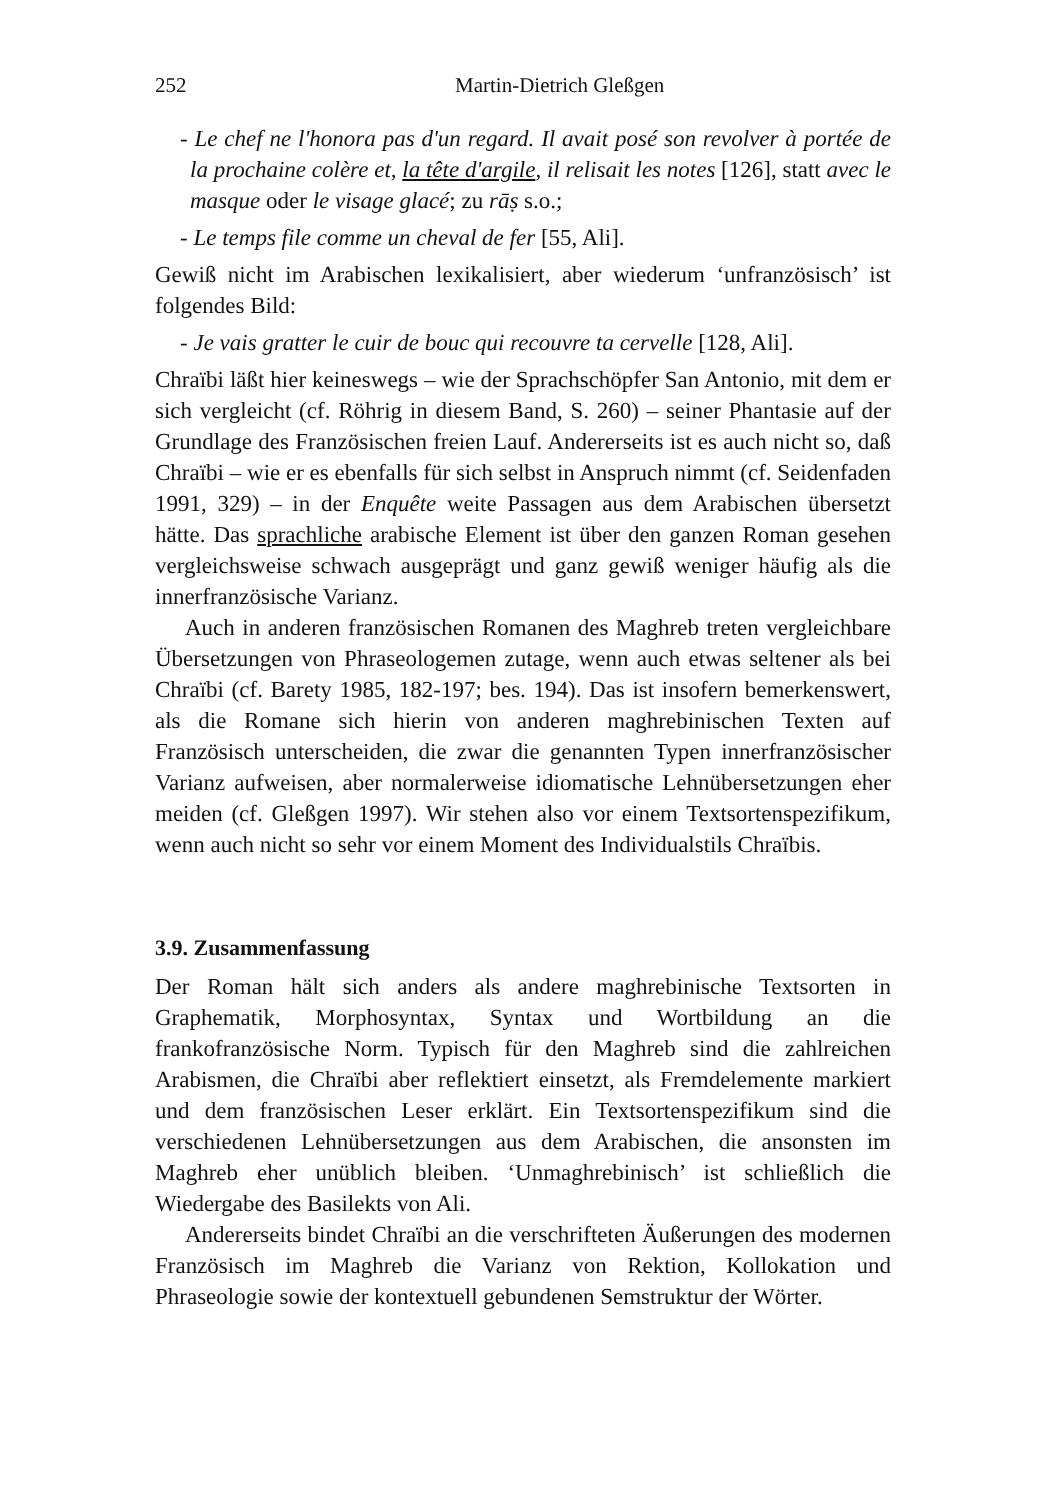252 Martin-Dietrich Gleßgen
- Le chef ne l'honora pas d'un regard. Il avait posé son revolver à portée de la prochaine colère et, la tête d'argile, il relisait les notes [126], statt avec le masque oder le visage glacé; zu rāṣ s.o.;
- Le temps file comme un cheval de fer [55, Ali].
Gewiß nicht im Arabischen lexikalisiert, aber wiederum ‘unfranzösisch’ ist folgendes Bild:
- Je vais gratter le cuir de bouc qui recouvre ta cervelle [128, Ali].
Chraïbi läßt hier keineswegs – wie der Sprachschöpfer San Antonio, mit dem er sich vergleicht (cf. Röhrig in diesem Band, S. 260) – seiner Phantasie auf der Grundlage des Französischen freien Lauf. Andererseits ist es auch nicht so, daß Chraïbi – wie er es ebenfalls für sich selbst in Anspruch nimmt (cf. Seidenfaden 1991, 329) – in der Enquête weite Passagen aus dem Arabischen übersetzt hätte. Das sprachliche arabische Element ist über den ganzen Roman gesehen vergleichsweise schwach ausgeprägt und ganz gewiß weniger häufig als die innerfranzösische Varianz.
Auch in anderen französischen Romanen des Maghreb treten vergleichbare Übersetzungen von Phraseologemen zutage, wenn auch etwas seltener als bei Chraïbi (cf. Barety 1985, 182-197; bes. 194). Das ist insofern bemerkenswert, als die Romane sich hierin von anderen maghrebinischen Texten auf Französisch unterscheiden, die zwar die genannten Typen innerfranzösischer Varianz aufweisen, aber normalerweise idiomatische Lehnübersetzungen eher meiden (cf. Gleßgen 1997). Wir stehen also vor einem Textsortenspezifikum, wenn auch nicht so sehr vor einem Moment des Individualstils Chraïbis.
3.9. Zusammenfassung
Der Roman hält sich anders als andere maghrebinische Textsorten in Graphematik, Morphosyntax, Syntax und Wortbildung an die frankofranzösische Norm. Typisch für den Maghreb sind die zahlreichen Arabismen, die Chraïbi aber reflektiert einsetzt, als Fremdelemente markiert und dem französischen Leser erklärt. Ein Textsortenspezifikum sind die verschiedenen Lehnübersetzungen aus dem Arabischen, die ansonsten im Maghreb eher unüblich bleiben. ‘Unmaghrebinisch’ ist schließlich die Wiedergabe des Basilekts von Ali.
Andererseits bindet Chraïbi an die verschrifteten Äußerungen des modernen Französisch im Maghreb die Varianz von Rektion, Kollokation und Phraseologie sowie der kontextuell gebundenen Semstruktur der Wörter.